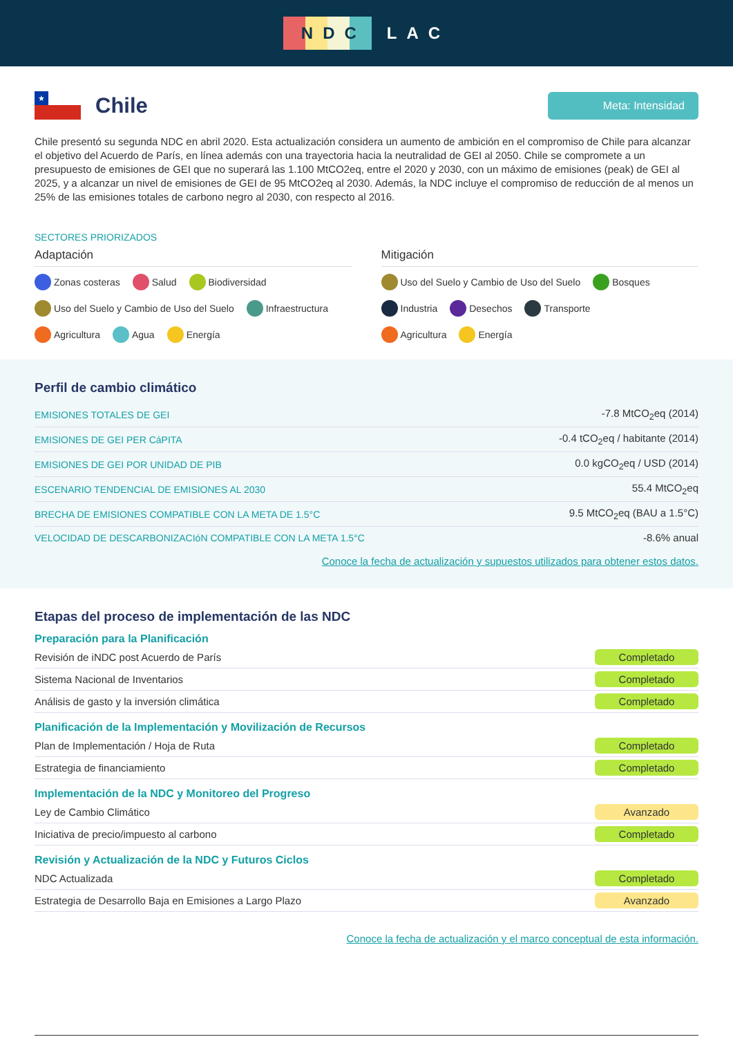NDC LAC
★
Chile
Meta: Intensidad
Chile presentó su segunda NDC en abril 2020. Esta actualización considera un aumento de ambición en el compromiso de Chile para alcanzar el objetivo del Acuerdo de París, en línea además con una trayectoria hacia la neutralidad de GEI al 2050. Chile se compromete a un presupuesto de emisiones de GEI que no superará las 1.100 MtCO2eq, entre el 2020 y 2030, con un máximo de emisiones (peak) de GEI al 2025, y a alcanzar un nivel de emisiones de GEI de 95 MtCO2eq al 2030. Además, la NDC incluye el compromiso de reducción de al menos un 25% de las emisiones totales de carbono negro al 2030, con respecto al 2016.
SECTORES PRIORIZADOS
Adaptación
Zonas costeras Salud Biodiversidad
Uso del Suelo y Cambio de Uso del Suelo Infraestructura
Agricultura Agua Energía
Mitigación
Uso del Suelo y Cambio de Uso del Suelo Bosques
Industria Desechos Transporte
Agricultura Energía
Perfil de cambio climático
| EMISIONES TOTALES DE GEI | -7.8 MtCO<sub>2</sub>eq (2014) |
| EMISIONES DE GEI PER CáPITA | -0.4 tCO<sub>2</sub>eq / habitante (2014) |
| EMISIONES DE GEI POR UNIDAD DE PIB | 0.0 kgCO<sub>2</sub>eq / USD (2014) |
| ESCENARIO TENDENCIAL DE EMISIONES AL 2030 | 55.4 MtCO<sub>2</sub>eq |
| BRECHA DE EMISIONES COMPATIBLE CON LA META DE 1.5°C | 9.5 MtCO<sub>2</sub>eq (BAU a 1.5°C) |
| VELOCIDAD DE DESCARBONIZACIóN COMPATIBLE CON LA META 1.5°C | -8.6% anual |
Conoce la fecha de actualización y supuestos utilizados para obtener estos datos.
Etapas del proceso de implementación de las NDC
Preparación para la Planificación
| Revisión de iNDC post Acuerdo de París | Completado |
| Sistema Nacional de Inventarios | Completado |
| Análisis de gasto y la inversión climática | Completado |
Planificación de la Implementación y Movilización de Recursos
| Plan de Implementación / Hoja de Ruta | Completado |
| Estrategia de financiamiento | Completado |
Implementación de la NDC y Monitoreo del Progreso
| Ley de Cambio Climático | Avanzado |
| Iniciativa de precio/impuesto al carbono | Completado |
Revisión y Actualización de la NDC y Futuros Ciclos
| NDC Actualizada | Completado |
| Estrategia de Desarrollo Baja en Emisiones a Largo Plazo | Avanzado |
Conoce la fecha de actualización y el marco conceptual de esta información.